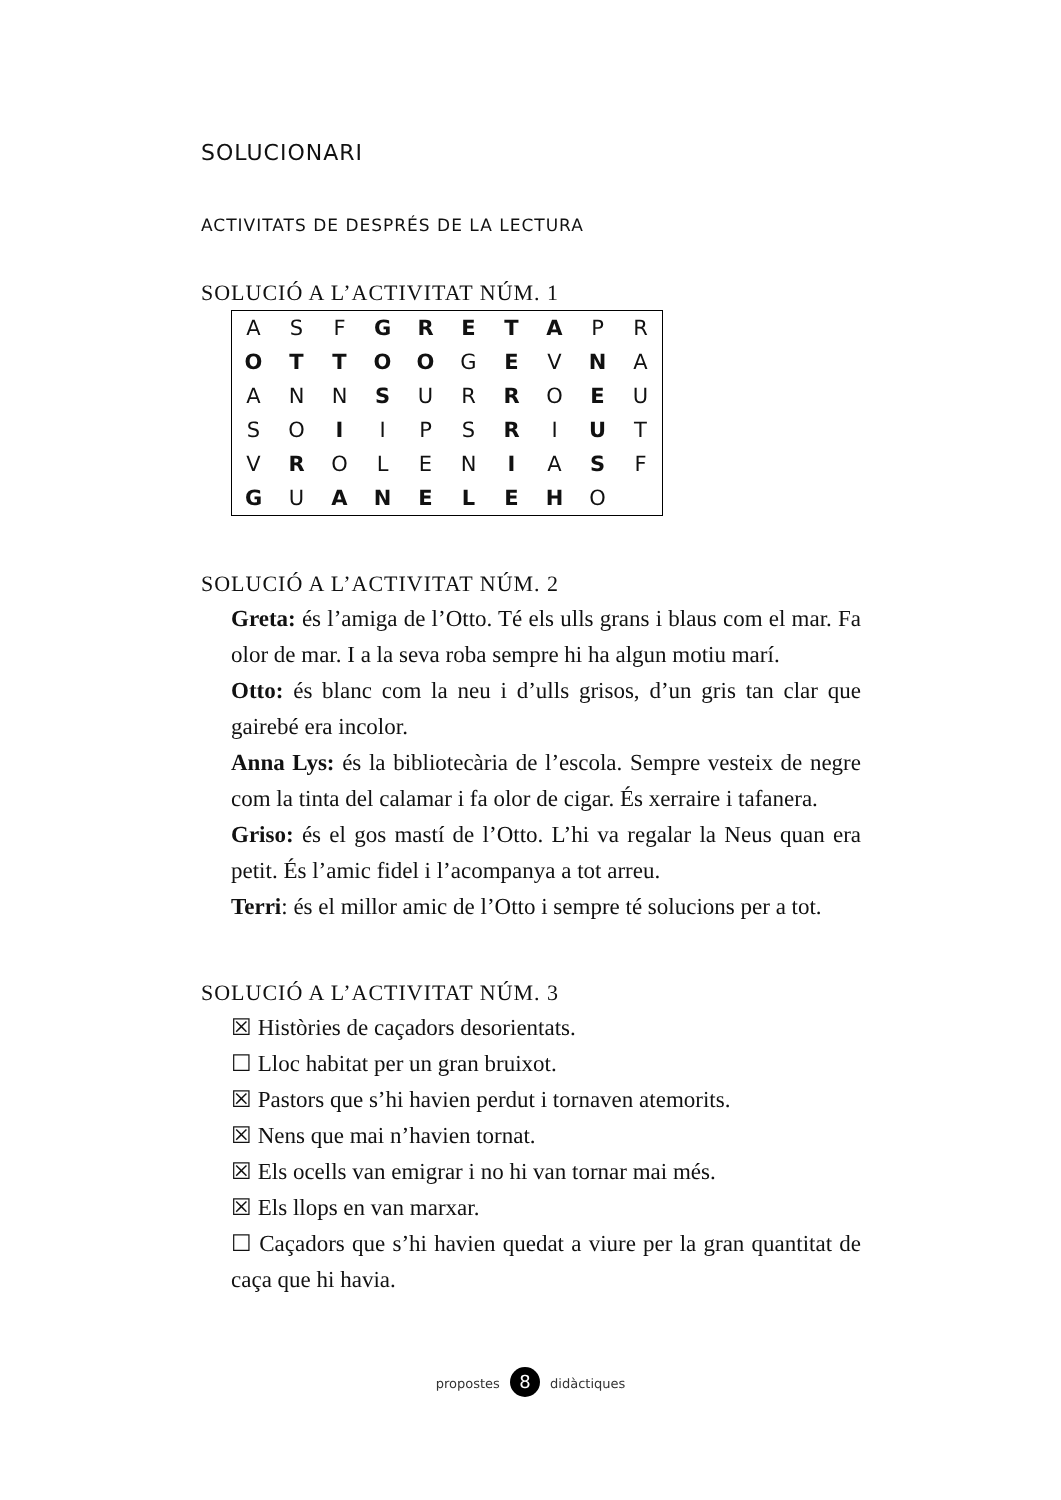SOLUCIONARI
ACTIVITATS DE DESPRÉS DE LA LECTURA
SOLUCIÓ A L’ACTIVITAT NÚM. 1
| A | S | F | G | R | E | T | A | P | R |
| O | T | T | O | O | G | E | V | N | A |
| A | N | N | S | U | R | R | O | E | U |
| S | O | I | I | P | S | R | I | U | T |
| V | R | O | L | E | N | I | A | S | F |
| G | U | A | N | E | L | E | H | O | |
SOLUCIÓ A L’ACTIVITAT NÚM. 2
Greta: és l’amiga de l’Otto. Té els ulls grans i blaus com el mar. Fa olor de mar. I a la seva roba sempre hi ha algun motiu marí.
Otto: és blanc com la neu i d’ulls grisos, d’un gris tan clar que gairebé era incolor.
Anna Lys: és la bibliotecària de l’escola. Sempre vesteix de negre com la tinta del calamar i fa olor de cigar. És xerraire i tafanera.
Griso: és el gos mastí de l’Otto. L’hi va regalar la Neus quan era petit. És l’amic fidel i l’acompanya a tot arreu.
Terri: és el millor amic de l’Otto i sempre té solucions per a tot.
SOLUCIÓ A L’ACTIVITAT NÚM. 3
☒ Històries de caçadors desorientats.
☐ Lloc habitat per un gran bruixot.
☒ Pastors que s’hi havien perdut i tornaven atemorits.
☒ Nens que mai n’havien tornat.
☒ Els ocells van emigrar i no hi van tornar mai més.
☒ Els llops en van marxar.
☐ Caçadors que s’hi havien quedat a viure per la gran quantitat de caça que hi havia.
propostes 8 didàctiques